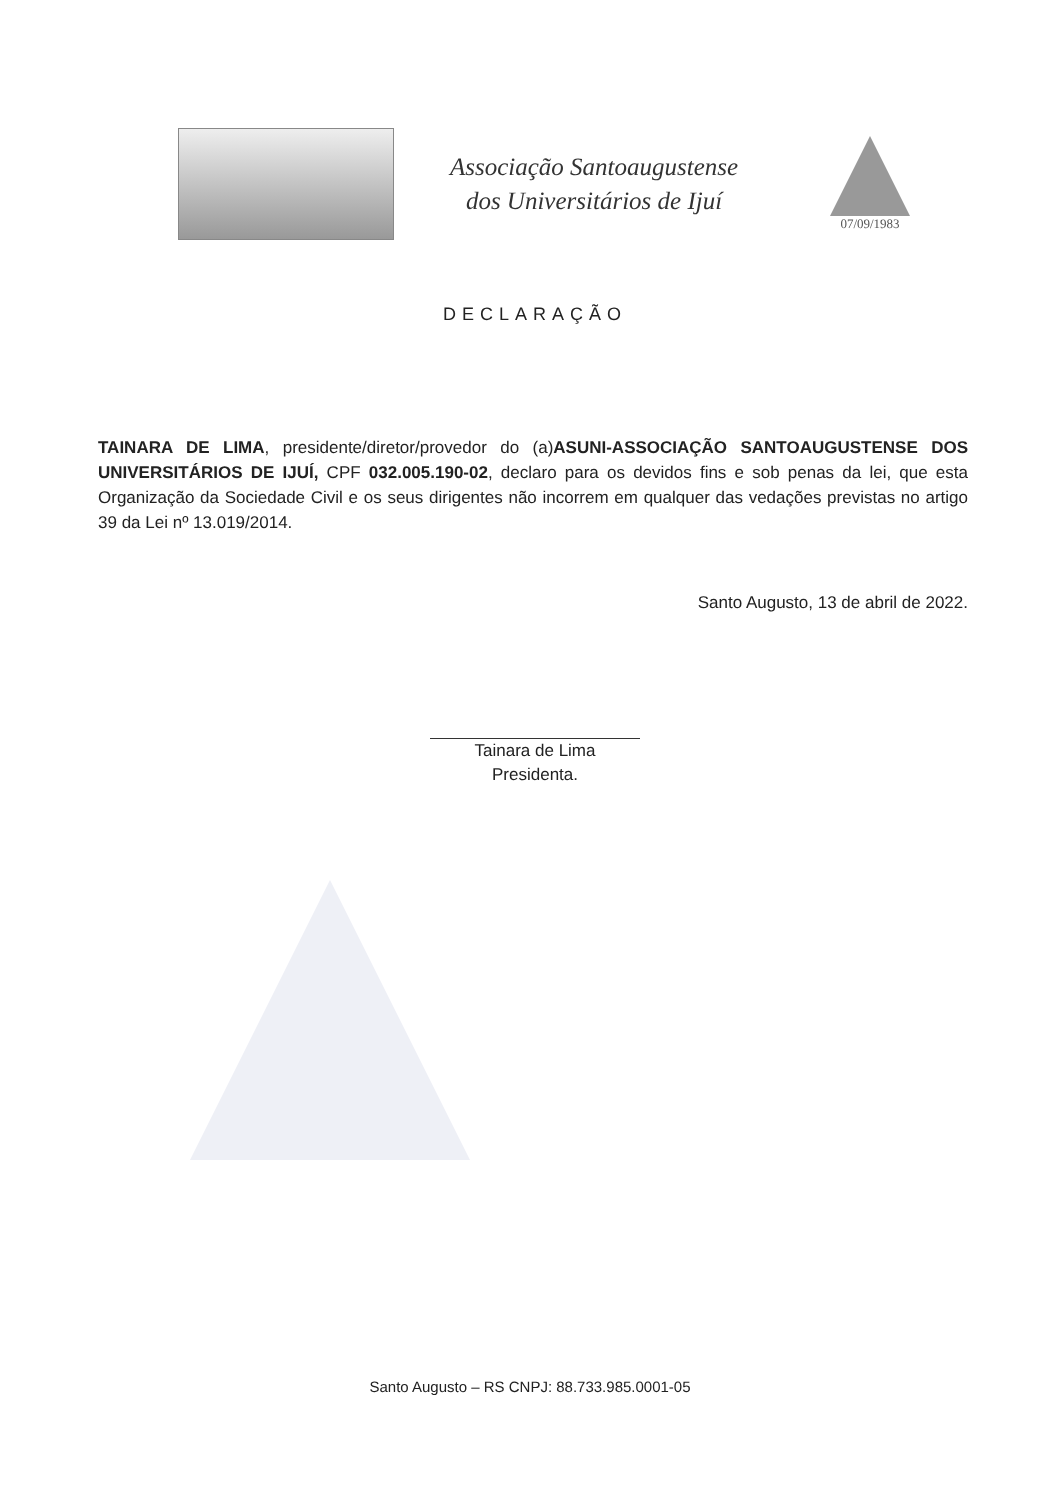Associação Santoaugustense
dos Universitários de Ijuí
07/09/1983
DECLARAÇÃO
TAINARA DE LIMA, presidente/diretor/provedor do (a)ASUNI-ASSOCIAÇÃO SANTOAUGUSTENSE DOS UNIVERSITÁRIOS DE IJUÍ, CPF 032.005.190-02, declaro para os devidos fins e sob penas da lei, que esta Organização da Sociedade Civil e os seus dirigentes não incorrem em qualquer das vedações previstas no artigo 39 da Lei nº 13.019/2014.
Santo Augusto, 13 de abril de 2022.
Tainara de Lima
Presidenta.
Santo Augusto – RS CNPJ: 88.733.985.0001-05